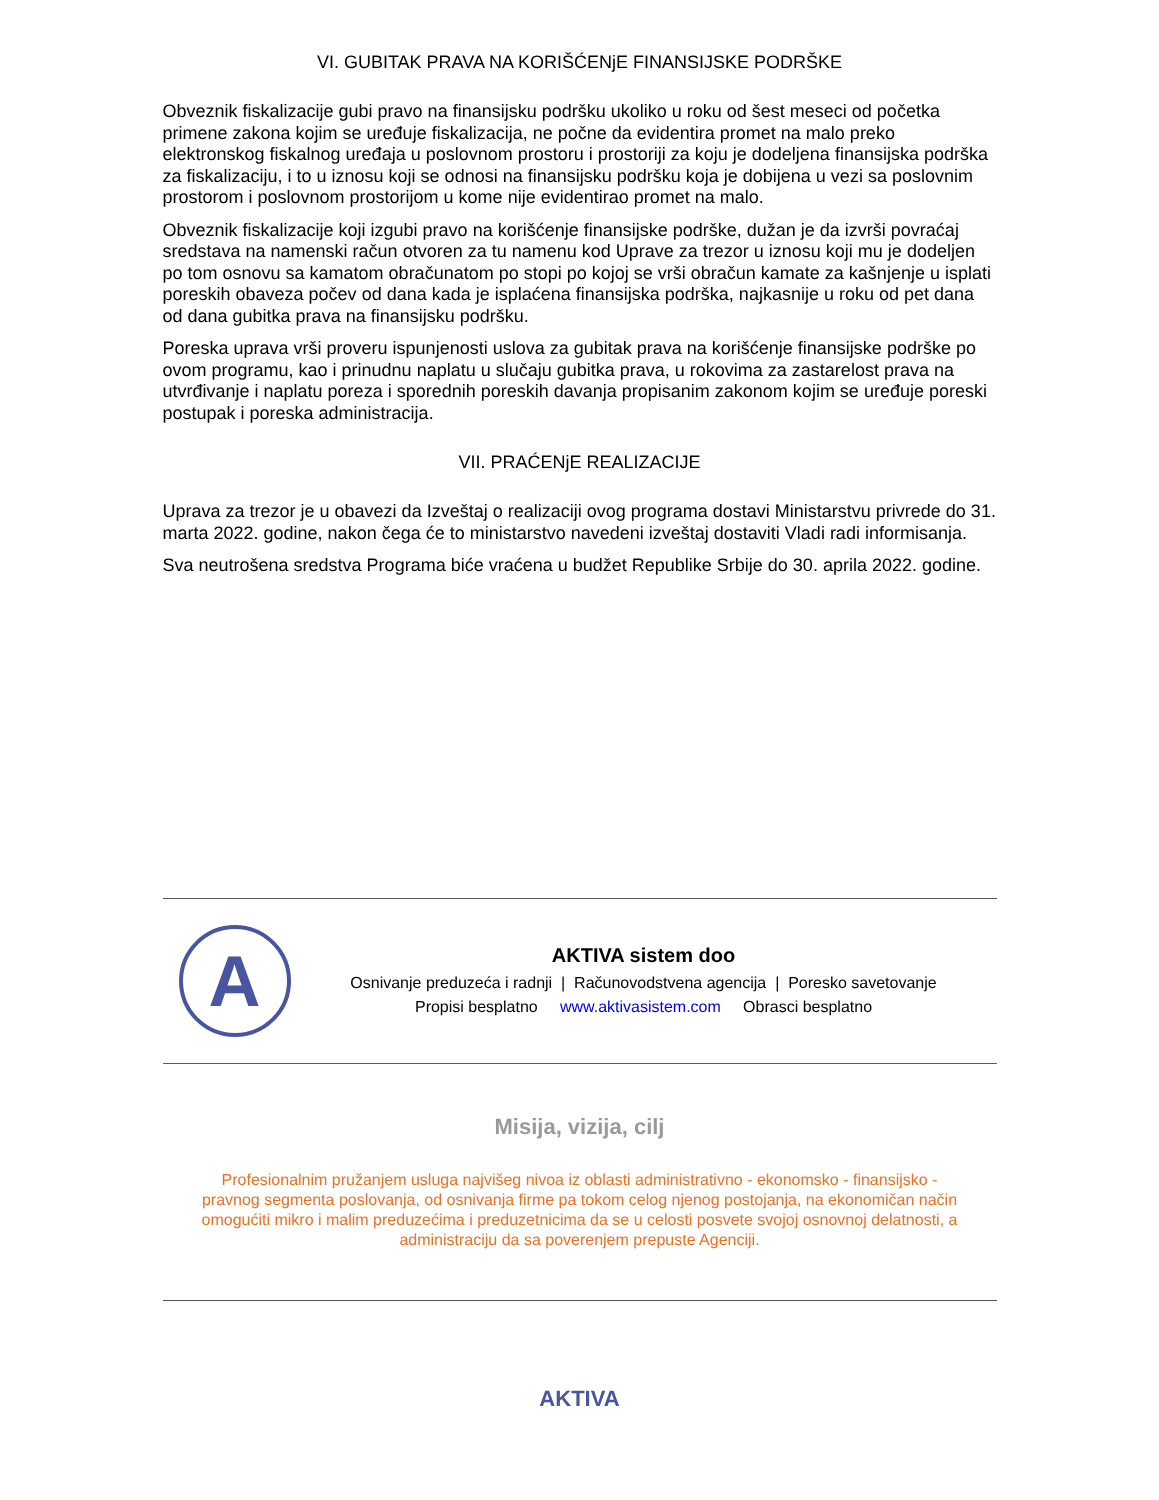VI. GUBITAK PRAVA NA KORIŠĆENjE FINANSIJSKE PODRŠKE
Obveznik fiskalizacije gubi pravo na finansijsku podršku ukoliko u roku od šest meseci od početka primene zakona kojim se uređuje fiskalizacija, ne počne da evidentira promet na malo preko elektronskog fiskalnog uređaja u poslovnom prostoru i prostoriji za koju je dodeljena finansijska podrška za fiskalizaciju, i to u iznosu koji se odnosi na finansijsku podršku koja je dobijena u vezi sa poslovnim prostorom i poslovnom prostorijom u kome nije evidentirao promet na malo.
Obveznik fiskalizacije koji izgubi pravo na korišćenje finansijske podrške, dužan je da izvrši povraćaj sredstava na namenski račun otvoren za tu namenu kod Uprave za trezor u iznosu koji mu je dodeljen po tom osnovu sa kamatom obračunatom po stopi po kojoj se vrši obračun kamate za kašnjenje u isplati poreskih obaveza počev od dana kada je isplaćena finansijska podrška, najkasnije u roku od pet dana od dana gubitka prava na finansijsku podršku.
Poreska uprava vrši proveru ispunjenosti uslova za gubitak prava na korišćenje finansijske podrške po ovom programu, kao i prinudnu naplatu u slučaju gubitka prava, u rokovima za zastarelost prava na utvrđivanje i naplatu poreza i sporednih poreskih davanja propisanim zakonom kojim se uređuje poreski postupak i poreska administracija.
VII. PRAĆENjE REALIZACIJE
Uprava za trezor je u obavezi da Izveštaj o realizaciji ovog programa dostavi Ministarstvu privrede do 31. marta 2022. godine, nakon čega će to ministarstvo navedeni izveštaj dostaviti Vladi radi informisanja.
Sva neutrošena sredstva Programa biće vraćena u budžet Republike Srbije do 30. aprila 2022. godine.
A
AKTIVA sistem doo
Osnivanje preduzeća i radnji | Računovodstvena agencija | Poresko savetovanje
Propisi besplatno www.aktivasistem.com Obrasci besplatno
Misija, vizija, cilj
Profesionalnim pružanjem usluga najvišeg nivoa iz oblasti administrativno - ekonomsko - finansijsko - pravnog segmenta poslovanja, od osnivanja firme pa tokom celog njenog postojanja, na ekonomičan način omogućiti mikro i malim preduzećima i preduzetnicima da se u celosti posvete svojoj osnovnoj delatnosti, a administraciju da sa poverenjem prepuste Agenciji.
AKTIVA